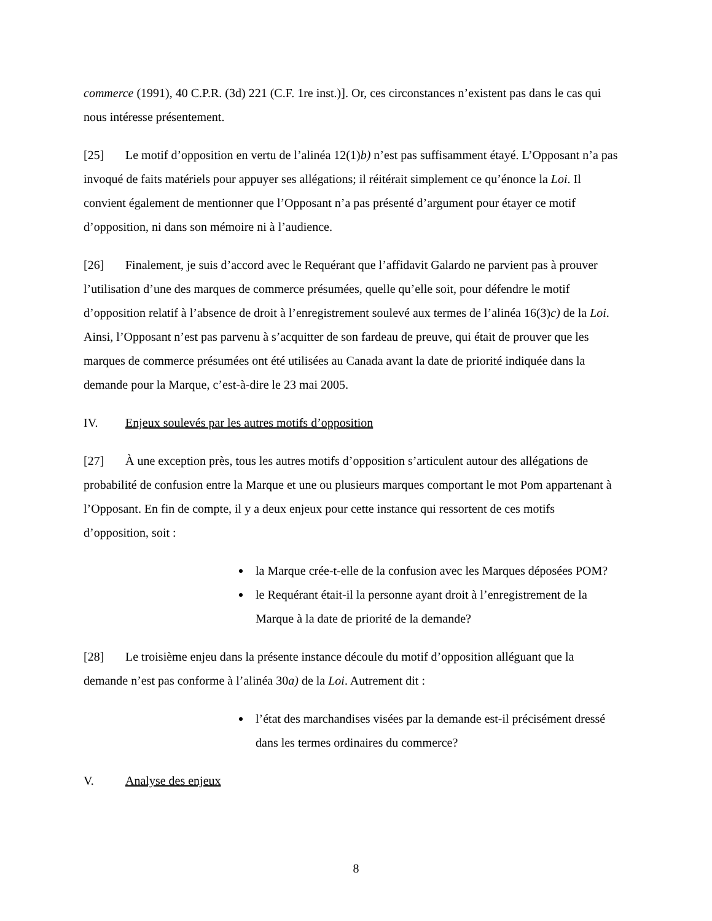commerce (1991), 40 C.P.R. (3d) 221 (C.F. 1re inst.)]. Or, ces circonstances n’existent pas dans le cas qui nous intéresse présentement.
[25] Le motif d’opposition en vertu de l’alinéa 12(1)b) n’est pas suffisamment étayé. L’Opposant n’a pas invoqué de faits matériels pour appuyer ses allégations; il réitérait simplement ce qu’énonce la Loi. Il convient également de mentionner que l’Opposant n’a pas présenté d’argument pour étayer ce motif d’opposition, ni dans son mémoire ni à l’audience.
[26] Finalement, je suis d’accord avec le Requérant que l’affidavit Galardo ne parvient pas à prouver l’utilisation d’une des marques de commerce présumées, quelle qu’elle soit, pour défendre le motif d’opposition relatif à l’absence de droit à l’enregistrement soulevé aux termes de l’alinéa 16(3)c) de la Loi. Ainsi, l’Opposant n’est pas parvenu à s’acquitter de son fardeau de preuve, qui était de prouver que les marques de commerce présumées ont été utilisées au Canada avant la date de priorité indiquée dans la demande pour la Marque, c’est-à-dire le 23 mai 2005.
IV. Enjeux soulevés par les autres motifs d’opposition
[27] À une exception près, tous les autres motifs d’opposition s’articulent autour des allégations de probabilité de confusion entre la Marque et une ou plusieurs marques comportant le mot Pom appartenant à l’Opposant. En fin de compte, il y a deux enjeux pour cette instance qui ressortent de ces motifs d’opposition, soit :
la Marque crée-t-elle de la confusion avec les Marques déposées POM?
le Requérant était-il la personne ayant droit à l’enregistrement de la Marque à la date de priorité de la demande?
[28] Le troisième enjeu dans la présente instance découle du motif d’opposition alléguant que la demande n’est pas conforme à l’alinéa 30a) de la Loi. Autrement dit :
l’état des marchandises visées par la demande est-il précisément dressé dans les termes ordinaires du commerce?
V. Analyse des enjeux
8